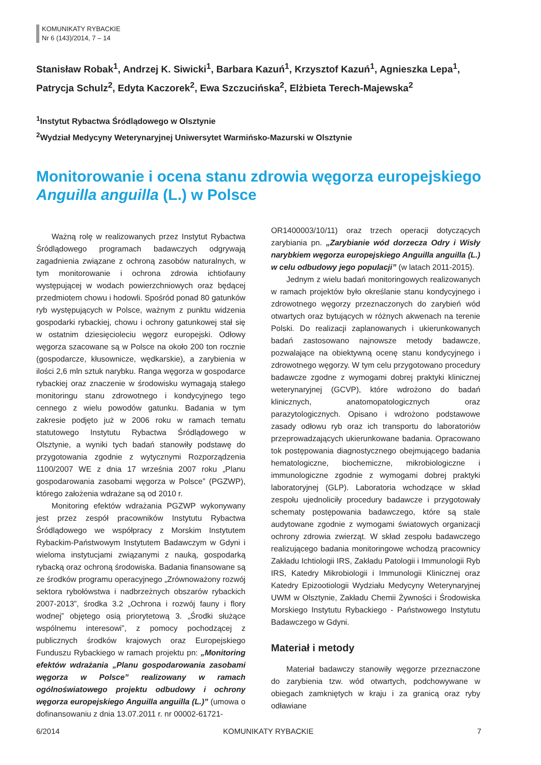KOMUNIKATY RYBACKIE
Nr 6 (143)/2014, 7 – 14
Stanisław Robak<sup>1</sup>, Andrzej K. Siwicki<sup>1</sup>, Barbara Kazuń<sup>1</sup>, Krzysztof Kazuń<sup>1</sup>, Agnieszka Lepa<sup>1</sup>, Patrycja Schulz<sup>2</sup>, Edyta Kaczorek<sup>2</sup>, Ewa Szczucińska<sup>2</sup>, Elżbieta Terech-Majewska<sup>2</sup>
<sup>1</sup> Instytut Rybactwa Śródlądowego w Olsztynie
<sup>2</sup> Wydział Medycyny Weterynaryjnej Uniwersytet Warmińsko-Mazurski w Olsztynie
Monitorowanie i ocena stanu zdrowia węgorza europejskiego Anguilla anguilla (L.) w Polsce
Ważną rolę w realizowanych przez Instytut Rybactwa Śródlądowego programach badawczych odgrywają zagadnienia związane z ochroną zasobów naturalnych, w tym monitorowanie i ochrona zdrowia ichtiofauny występującej w wodach powierzchniowych oraz będącej przedmiotem chowu i hodowli. Spośród ponad 80 gatunków ryb występujących w Polsce, ważnym z punktu widzenia gospodarki rybackiej, chowu i ochrony gatunkowej stał się w ostatnim dziesięcioleciu węgorz europejski. Odłowy węgorza szacowane są w Polsce na około 200 ton rocznie (gospodarcze, kłusownicze, wędkarskie), a zarybienia w ilości 2,6 mln sztuk narybku. Ranga węgorza w gospodarce rybackiej oraz znaczenie w środowisku wymagają stałego monitoringu stanu zdrowotnego i kondycyjnego tego cennego z wielu powodów gatunku. Badania w tym zakresie podjęto już w 2006 roku w ramach tematu statutowego Instytutu Rybactwa Śródlądowego w Olsztynie, a wyniki tych badań stanowiły podstawę do przygotowania zgodnie z wytycznymi Rozporządzenia 1100/2007 WE z dnia 17 września 2007 roku „Planu gospodarowania zasobami węgorza w Polsce” (PGZWP), którego założenia wdrażane są od 2010 r.
Monitoring efektów wdrażania PGZWP wykonywany jest przez zespół pracowników Instytutu Rybactwa Śródlądowego we współpracy z Morskim Instytutem Rybackim-Państwowym Instytutem Badawczym w Gdyni i wieloma instytucjami związanymi z nauką, gospodarką rybacką oraz ochroną środowiska. Badania finansowane są ze środków programu operacyjnego „Zrównoważony rozwój sektora rybołówstwa i nadbrzeżnych obszarów rybackich 2007-2013”, środka 3.2 „Ochrona i rozwój fauny i flory wodnej” objętego osią priorytetową 3. „Środki służące wspólnemu interesowi”, z pomocy pochodzącej z publicznych środków krajowych oraz Europejskiego Funduszu Rybackiego w ramach projektu pn: „Monitoring efektów wdrażania „Planu gospodarowania zasobami węgorza w Polsce” realizowany w ramach ogólnoświatowego projektu odbudowy i ochrony węgorza europejskiego Anguilla anguilla (L.)” (umowa o dofinansowaniu z dnia 13.07.2011 r. nr 00002-61721-
OR1400003/10/11) oraz trzech operacji dotyczących zarybiania pn. „Zarybianie wód dorzecza Odry i Wisły narybkiem węgorza europejskiego Anguilla anguilla (L.) w celu odbudowy jego populacji” (w latach 2011-2015).
Jednym z wielu badań monitoringowych realizowanych w ramach projektów było określanie stanu kondycyjnego i zdrowotnego węgorzy przeznaczonych do zarybień wód otwartych oraz bytujących w różnych akwenach na terenie Polski. Do realizacji zaplanowanych i ukierunkowanych badań zastosowano najnowsze metody badawcze, pozwalające na obiektywną ocenę stanu kondycyjnego i zdrowotnego węgorzy. W tym celu przygotowano procedury badawcze zgodne z wymogami dobrej praktyki klinicznej weterynaryjnej (GCVP), które wdrożono do badań klinicznych, anatomopatologicznych oraz parazytologicznych. Opisano i wdrożono podstawowe zasady odłowu ryb oraz ich transportu do laboratoriów przeprowadzających ukierunkowane badania. Opracowano tok postępowania diagnostycznego obejmującego badania hematologiczne, biochemiczne, mikrobiologiczne i immunologiczne zgodnie z wymogami dobrej praktyki laboratoryjnej (GLP). Laboratoria wchodzące w skład zespołu ujednoliciły procedury badawcze i przygotowały schematy postępowania badawczego, które są stale audytowane zgodnie z wymogami światowych organizacji ochrony zdrowia zwierząt. W skład zespołu badawczego realizującego badania monitoringowe wchodzą pracownicy Zakładu Ichtiologii IRS, Zakładu Patologii i Immunologii Ryb IRS, Katedry Mikrobiologii i Immunologii Klinicznej oraz Katedry Epizootiologii Wydziału Medycyny Weterynaryjnej UWM w Olsztynie, Zakładu Chemii Żywności i Środowiska Morskiego Instytutu Rybackiego - Państwowego Instytutu Badawczego w Gdyni.
Materiał i metody
Materiał badawczy stanowiły węgorze przeznaczone do zarybienia tzw. wód otwartych, podchowywane w obiegach zamkniętych w kraju i za granicą oraz ryby odławiane
6/2014 KOMUNIKATY RYBACKIE 7